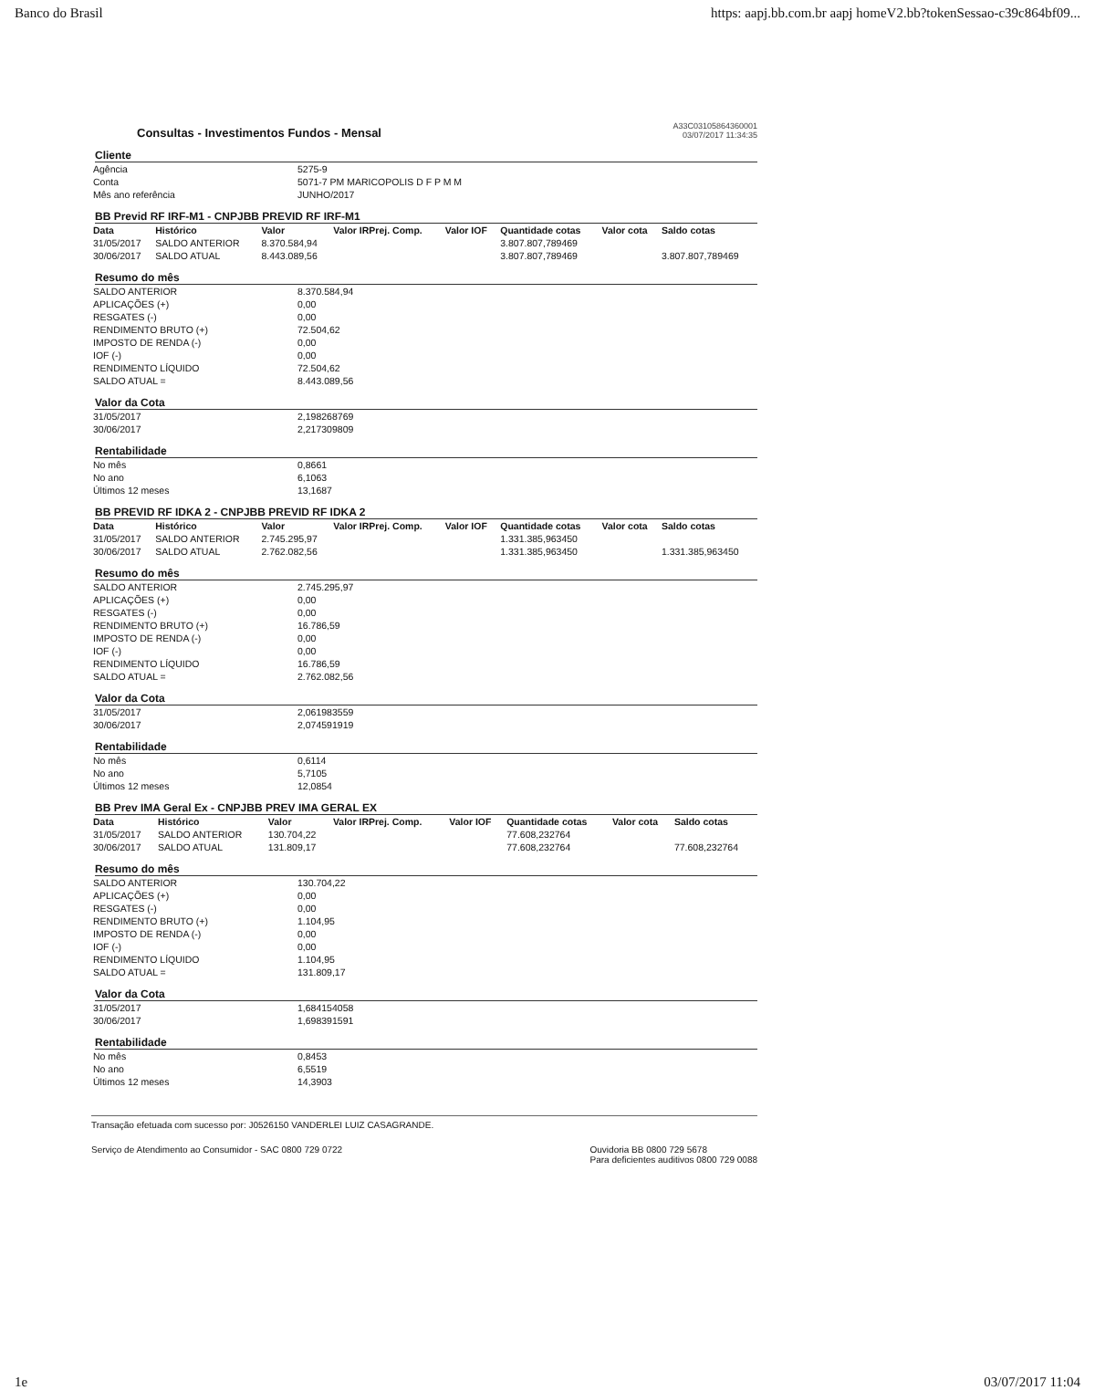Banco do Brasil https: aapj.bb.com.br aapj homeV2.bb?tokenSessao-c39c864bf09...
Consultas - Investimentos Fundos - Mensal
A33C03105864360001
03/07/2017 11:34:35
Cliente
| Agência | 5275-9 |
| Conta | 5071-7 PM MARICOPOLIS D F P M M |
| Mês ano referência | JUNHO/2017 |
BB Previd RF IRF-M1 - CNPJBB PREVID RF IRF-M1
| Data | Histórico | Valor | Valor IRPrej. Comp. | Valor IOF | Quantidade cotas | Valor cota | Saldo cotas |
| --- | --- | --- | --- | --- | --- | --- | --- |
| 31/05/2017 | SALDO ANTERIOR | 8.370.584,94 | | | 3.807.807,789469 | | |
| 30/06/2017 | SALDO ATUAL | 8.443.089,56 | | | 3.807.807,789469 | | 3.807.807,789469 |
Resumo do mês
| SALDO ANTERIOR | 8.370.584,94 |
| APLICAÇÕES (+) | 0,00 |
| RESGATES (-) | 0,00 |
| RENDIMENTO BRUTO (+) | 72.504,62 |
| IMPOSTO DE RENDA (-) | 0,00 |
| IOF (-) | 0,00 |
| RENDIMENTO LÍQUIDO | 72.504,62 |
| SALDO ATUAL = | 8.443.089,56 |
Valor da Cota
| 31/05/2017 | 2,198268769 |
| 30/06/2017 | 2,217309809 |
Rentabilidade
| No mês | 0,8661 |
| No ano | 6,1063 |
| Últimos 12 meses | 13,1687 |
BB PREVID RF IDKA 2 - CNPJBB PREVID RF IDKA 2
| Data | Histórico | Valor | Valor IRPrej. Comp. | Valor IOF | Quantidade cotas | Valor cota | Saldo cotas |
| --- | --- | --- | --- | --- | --- | --- | --- |
| 31/05/2017 | SALDO ANTERIOR | 2.745.295,97 | | | 1.331.385,963450 | | |
| 30/06/2017 | SALDO ATUAL | 2.762.082,56 | | | 1.331.385,963450 | | 1.331.385,963450 |
Resumo do mês
| SALDO ANTERIOR | 2.745.295,97 |
| APLICAÇÕES (+) | 0,00 |
| RESGATES (-) | 0,00 |
| RENDIMENTO BRUTO (+) | 16.786,59 |
| IMPOSTO DE RENDA (-) | 0,00 |
| IOF (-) | 0,00 |
| RENDIMENTO LÍQUIDO | 16.786,59 |
| SALDO ATUAL = | 2.762.082,56 |
Valor da Cota
| 31/05/2017 | 2,061983559 |
| 30/06/2017 | 2,074591919 |
Rentabilidade
| No mês | 0,6114 |
| No ano | 5,7105 |
| Últimos 12 meses | 12,0854 |
BB Prev IMA Geral Ex - CNPJBB PREV IMA GERAL EX
| Data | Histórico | Valor | Valor IRPrej. Comp. | Valor IOF | Quantidade cotas | Valor cota | Saldo cotas |
| --- | --- | --- | --- | --- | --- | --- | --- |
| 31/05/2017 | SALDO ANTERIOR | 130.704,22 | | | 77.608,232764 | | |
| 30/06/2017 | SALDO ATUAL | 131.809,17 | | | 77.608,232764 | | 77.608,232764 |
Resumo do mês
| SALDO ANTERIOR | 130.704,22 |
| APLICAÇÕES (+) | 0,00 |
| RESGATES (-) | 0,00 |
| RENDIMENTO BRUTO (+) | 1.104,95 |
| IMPOSTO DE RENDA (-) | 0,00 |
| IOF (-) | 0,00 |
| RENDIMENTO LÍQUIDO | 1.104,95 |
| SALDO ATUAL = | 131.809,17 |
Valor da Cota
| 31/05/2017 | 1,684154058 |
| 30/06/2017 | 1,698391591 |
Rentabilidade
| No mês | 0,8453 |
| No ano | 6,5519 |
| Últimos 12 meses | 14,3903 |
Transação efetuada com sucesso por: J0526150 VANDERLEI LUIZ CASAGRANDE.
Serviço de Atendimento ao Consumidor - SAC 0800 729 0722 Ouvidoria BB 0800 729 5678
Para deficientes auditivos 0800 729 0088
1e 03/07/2017 11:04